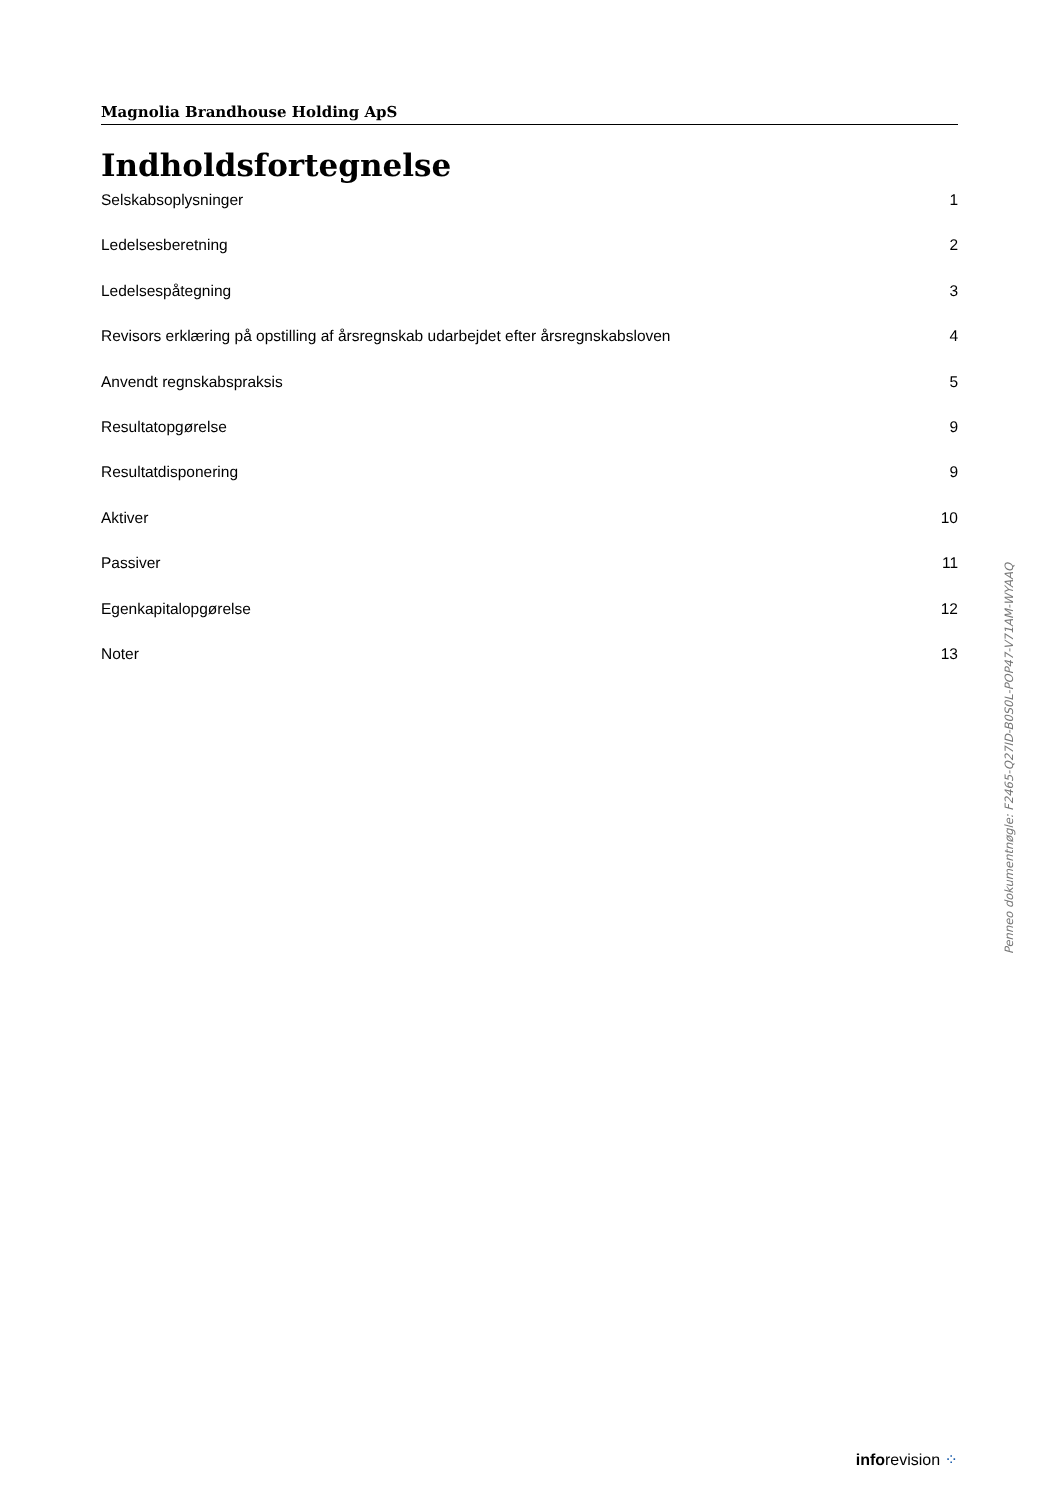Magnolia Brandhouse Holding ApS
Indholdsfortegnelse
| Selskabsoplysninger | 1 |
| Ledelsesberetning | 2 |
| Ledelsespåtegning | 3 |
| Revisors erklæring på opstilling af årsregnskab udarbejdet efter årsregnskabsloven | 4 |
| Anvendt regnskabspraksis | 5 |
| Resultatopgørelse | 9 |
| Resultatdisponering | 9 |
| Aktiver | 10 |
| Passiver | 11 |
| Egenkapitalopgørelse | 12 |
| Noter | 13 |
inforevision ⁘
Penneo dokumentnøgle: F2465-Q27ID-B0S0L-POP47-V71AM-WYAAQ